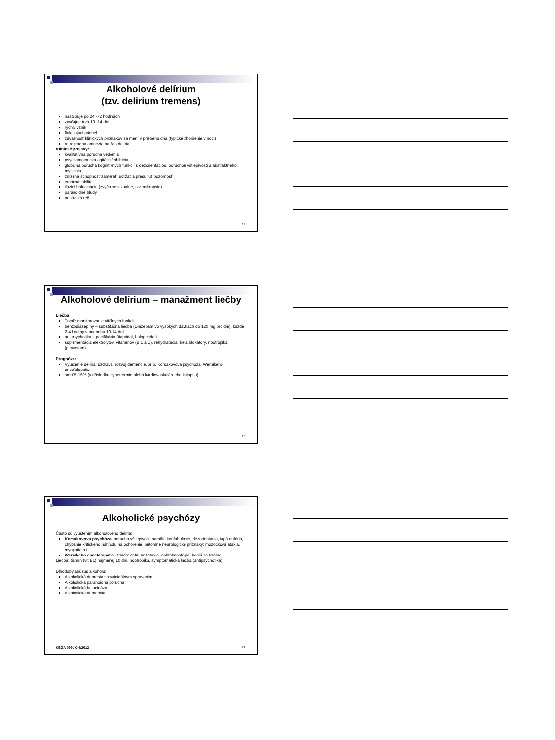Alkoholové delírium
(tzv. delirium tremens)
nastupuje po 24 -72 hodinách
zvyčajne trvá 10 -14 dní
rýchly vznik
fluktuujúci priebeh
závažnosť klinických príznakov sa mení v priebehu dňa (typické zhoršenie v noci)
retrográdna amnézia na čas delíria
Klinické prejavy:
kvalitatívna porucha vedomia
psychomotorická agitácia/inhibícia
globálna porucha kognitívnych funkcií s dezorientáciou, poruchou vštiepivosti a abstraktného myslenia
znížená schopnosť zamerať, udržať a presunúť pozornosť
emočná labilita
ilúzie/ halucinácie (zvyčajne vizuálne, tzv. mikropsie)
paranoidné bludy
nesúvislá reč
19
Alkoholové delírium – manažment liečby
Liečba:
Trvalé monitorovanie vitálnych funkcií
benzodiazepíny – substitučná liečba (Diazepam vo vysokých dávkach do 120 mg pro die), každé 2-4 hodiny v priebehu 10-14 dní
antipsychotiká – pacifikácia (tiapridal, haloperidol)
suplementácia elektrolytov, vitamínov (B 1 a C), rehydratácia, beta blokátory, nootropiká (piracetam)
Prognóza:
Vyústenie delíria: úzdrava, rozvoj demencie, príp. Korsakovova psychóza, Wernikeho encefalopatia
smrť 5-15% (v dôsledku hypertermie alebo kardiovaskulárneho kolapsu)
20
Alkoholické psychózy
Často sú vyústením alkoholového delíria:
Korsakovova psychóza- porucha vštiepivosti pamäti, konfabulácie, dezorientácia, tupá eufória, chýbanie kritického náhľadu na ochorenie, prítomné neurologické príznaky: mozočková ataxia, myopatia a i.
Wernikeho encefalopatia –triáda: delírium+ataxia+ophtalmoplégia, končí sa letálne
Liečba: tiamín (vit B1) najmenej 10 dní, nootropiká, symptomatická liečba (antipsychotiká)
Dlhodobý abúzus alkoholu:
Alkoholická depresia so suicidálnym správaním
Alkoholická paranoidná porucha
Alkoholická halucinóza
Alkoholická demencia
KEGA 099UK-4/2012 21